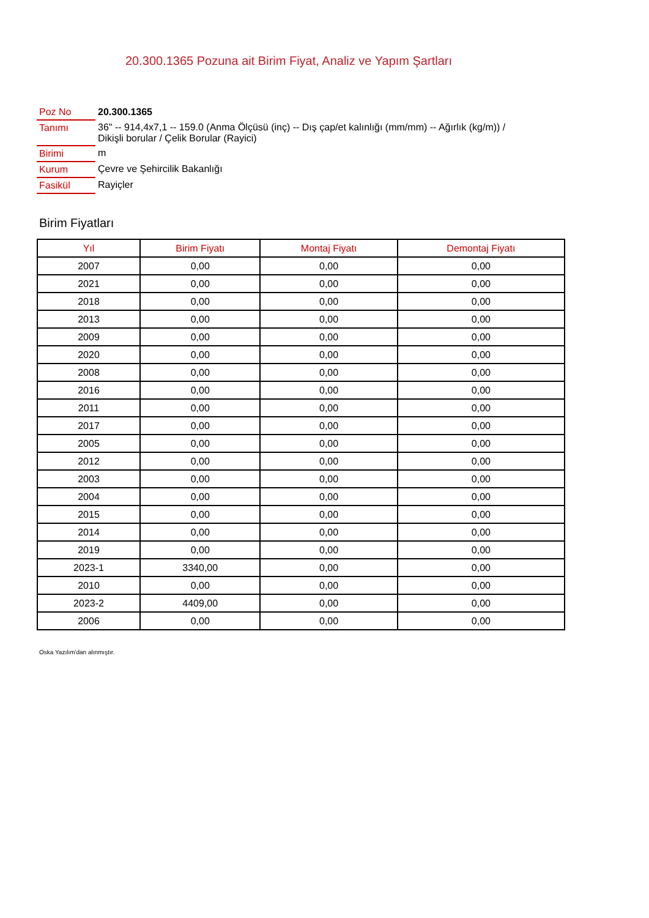20.300.1365 Pozuna ait Birim Fiyat, Analiz ve Yapım Şartları
| Poz No | 20.300.1365 |
| Tanımı | 36" -- 914,4x7,1 -- 159.0 (Anma Ölçüsü (inç) -- Dış çap/et kalınlığı (mm/mm) -- Ağırlık (kg/m)) / Dikişli borular / Çelik Borular (Rayici) |
| Birimi | m |
| Kurum | Çevre ve Şehircilik Bakanlığı |
| Fasikül | Rayiçler |
Birim Fiyatları
| Yıl | Birim Fiyatı | Montaj Fiyatı | Demontaj Fiyatı |
| --- | --- | --- | --- |
| 2007 | 0,00 | 0,00 | 0,00 |
| 2021 | 0,00 | 0,00 | 0,00 |
| 2018 | 0,00 | 0,00 | 0,00 |
| 2013 | 0,00 | 0,00 | 0,00 |
| 2009 | 0,00 | 0,00 | 0,00 |
| 2020 | 0,00 | 0,00 | 0,00 |
| 2008 | 0,00 | 0,00 | 0,00 |
| 2016 | 0,00 | 0,00 | 0,00 |
| 2011 | 0,00 | 0,00 | 0,00 |
| 2017 | 0,00 | 0,00 | 0,00 |
| 2005 | 0,00 | 0,00 | 0,00 |
| 2012 | 0,00 | 0,00 | 0,00 |
| 2003 | 0,00 | 0,00 | 0,00 |
| 2004 | 0,00 | 0,00 | 0,00 |
| 2015 | 0,00 | 0,00 | 0,00 |
| 2014 | 0,00 | 0,00 | 0,00 |
| 2019 | 0,00 | 0,00 | 0,00 |
| 2023-1 | 3340,00 | 0,00 | 0,00 |
| 2010 | 0,00 | 0,00 | 0,00 |
| 2023-2 | 4409,00 | 0,00 | 0,00 |
| 2006 | 0,00 | 0,00 | 0,00 |
Oska Yazılım'dan alınmıştır.